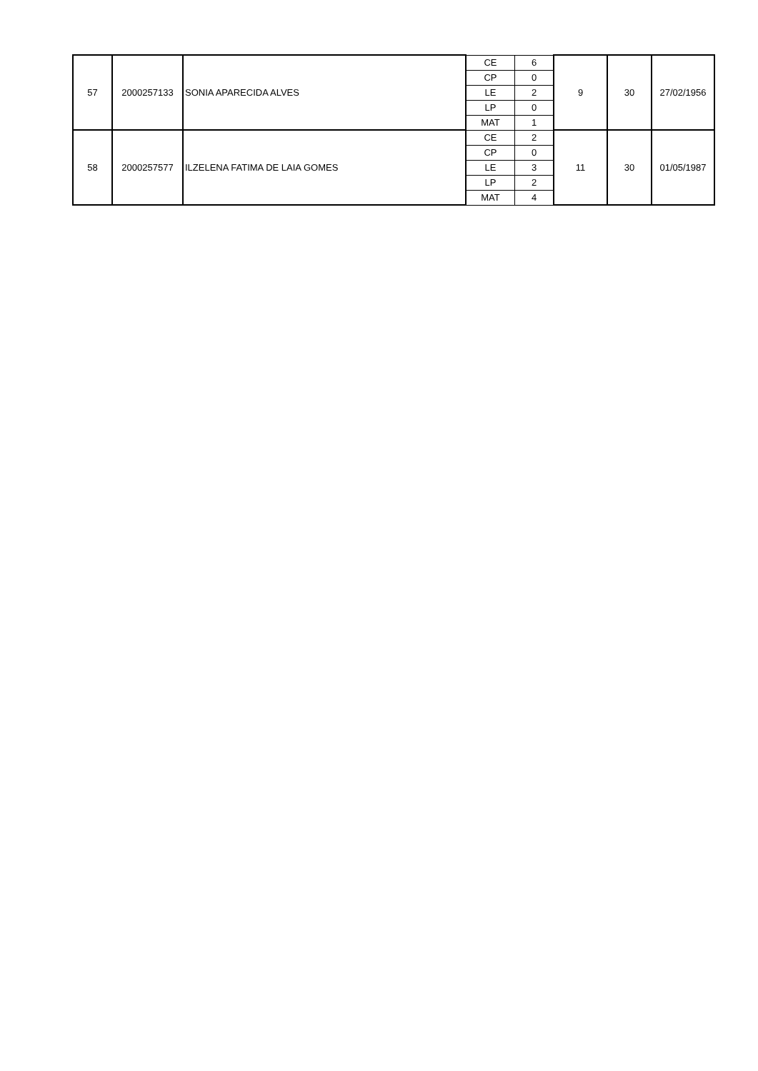| 57 | 2000257133 | SONIA APARECIDA ALVES | CE | 6 | 9 | 30 | 27/02/1956 |
| | | | CP | 0 | | | |
| | | | LE | 2 | | | |
| | | | LP | 0 | | | |
| | | | MAT | 1 | | | |
| 58 | 2000257577 | ILZELENA FATIMA DE LAIA GOMES | CE | 2 | 11 | 30 | 01/05/1987 |
| | | | CP | 0 | | | |
| | | | LE | 3 | | | |
| | | | LP | 2 | | | |
| | | | MAT | 4 | | | |